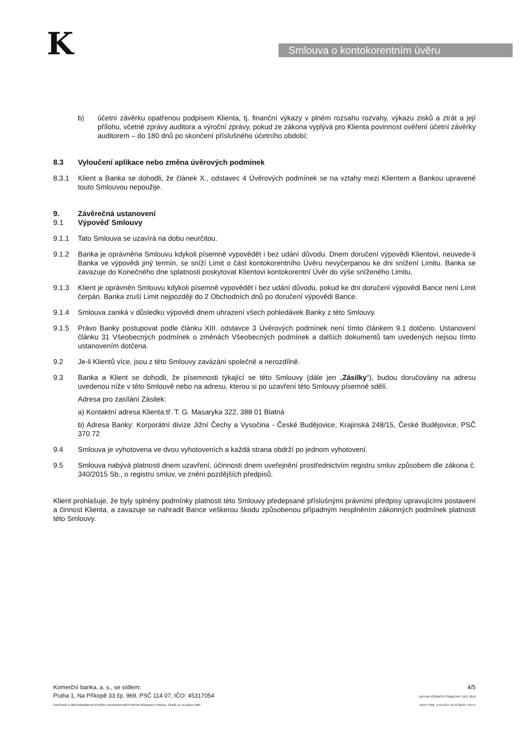K Smlouva o kontokorentním úvěru
b) účetní závěrku opatřenou podpisem Klienta, tj. finanční výkazy v plném rozsahu rozvahy, výkazu zisků a ztrát a její přílohu, včetně zprávy auditora a výroční zprávy, pokud ze zákona vyplývá pro Klienta povinnost ověření účetní závěrky auditorem – do 180 dnů po skončení příslušného účetního období;
8.3 Vyloučení aplikace nebo změna úvěrových podmínek
8.3.1 Klient a Banka se dohodli, že článek X., odstavec 4 Úvěrových podmínek se na vztahy mezi Klientem a Bankou upravené touto Smlouvou nepoužije.
9. Závěrečná ustanovení
9.1 Výpověď Smlouvy
9.1.1 Tato Smlouva se uzavírá na dobu neurčitou.
9.1.2 Banka je oprávněna Smlouvu kdykoli písemně vypovědět i bez udání důvodu. Dnem doručení výpovědi Klientovi, neuvede-li Banka ve výpovědi jiný termín, se sníží Limit o část kontokorentního Úvěru nevyčerpanou ke dni snížení Limitu. Banka se zavazuje do Konečného dne splatnosti poskytovat Klientovi kontokorentní Úvěr do výše sníženého Limitu.
9.1.3 Klient je oprávněn Smlouvu kdykoli písemně vypovědět i bez udání důvodu, pokud ke dni doručení výpovědi Bance není Limit čerpán. Banka zruší Limit nejpozději do 2 Obchodních dnů po doručení výpovědi Bance.
9.1.4 Smlouva zaniká v důsledku výpovědi dnem uhrazení všech pohledávek Banky z této Smlouvy.
9.1.5 Právo Banky postupovat podle článku XIII. odstavce 3 Úvěrových podmínek není tímto článkem 9.1 dotčeno. Ustanovení článku 31 Všeobecných podmínek o změnách Všeobecných podmínek a dalších dokumentů tam uvedených nejsou tímto ustanovením dotčena.
9.2 Je-li Klientů více, jsou z této Smlouvy zavázáni společně a nerozdílně.
9.3 Banka a Klient se dohodli, že písemnosti týkající se této Smlouvy (dále jen „Zásilky“), budou doručovány na adresu uvedenou níže v této Smlouvě nebo na adresu, kterou si po uzavření této Smlouvy písemně sdělí.
Adresa pro zasílání Zásilek:
a) Kontaktní adresa Klienta:tř. T. G. Masaryka 322, 388 01 Blatná
b) Adresa Banky: Korporátní divize Jižní Čechy a Vysočina - České Budějovice, Krajinská 248/15, České Budějovice, PSČ 370 72
9.4 Smlouva je vyhotovena ve dvou vyhotoveních a každá strana obdrží po jednom vyhotovení.
9.5 Smlouva nabývá platnosti dnem uzavření, účinnosti dnem uveřejnění prostřednictvím registru smluv způsobem dle zákona č. 340/2015 Sb., o registru smluv, ve znění pozdějších předpisů.
Klient prohlašuje, že byly splněny podmínky platnosti této Smlouvy předepsané příslušnými právními předpisy upravujícími postavení a činnost Klienta, a zavazuje se nahradit Bance veškerou škodu způsobenou případným nesplněním zákonných podmínek platnosti této Smlouvy.
Komerční banka, a. s., se sídlem:
Praha 1, Na Příkopě 33 čp. 969, PSČ 114 07, IČO: 45317054
ZAPSANÁ V OBCHODNÍM REJSTŘÍKU VEDENÉM MĚSTSKÝM SOUDEM V PRAZE, ODDÍL B, VLOŽKA 1360
4/5
DATUM ÚČINNOSTI ŠABLONY 19.8. 2019
VER F SML_KTK.DOT 19.12.2019 7:43:47